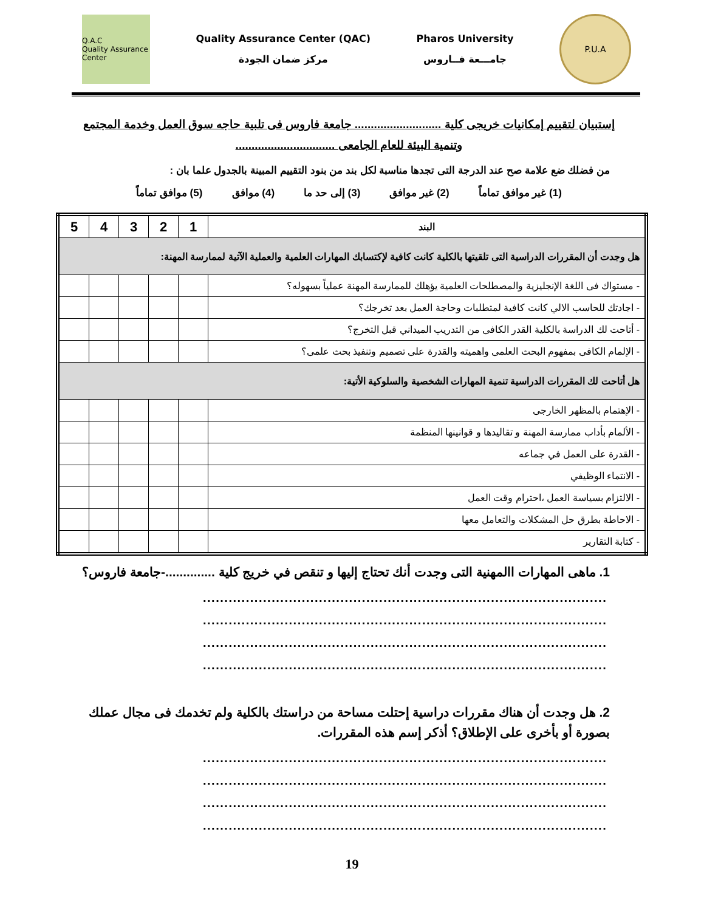Q.A.C
Quality Assurance Center
Quality Assurance Center (QAC)
مركز ضمان الجودة
Pharos University
جامـــعة فــاروس
P.U.A
إستبيان لتقييم إمكانيات خريجى كلية ........................... جامعة فاروس فى تلبية حاجه سوق العمل وخدمة المجتمع وتنمية البيئة للعام الجامعى ...............................
من فضلك ضع علامة صح عند الدرجة التى تجدها مناسبة لكل بند من بنود التقييم المبينة بالجدول علما بان :
(1) غير موافق تماماً (2) غير موافق (3) إلى حد ما (4) موافق (5) موافق تماماً
| البند | 1 | 2 | 3 | 4 | 5 |
| هل وجدت أن المقررات الدراسية التى تلقيتها بالكلية كانت كافية لإكتسابك المهارات العلمية والعملية الآتية لممارسة المهنة: | | | | | |
| - مستواك فى اللغة الإنجليزية والمصطلحات العلمية يؤهلك للممارسة المهنة عملياً بسهوله؟ | | | | | |
| - اجادتك للحاسب الالي كانت كافية لمتطلبات وحاجة العمل بعد تخرجك؟ | | | | | |
| - أتاحت لك الدراسة بالكلية القدر الكافى من التدريب الميداني قبل التخرج؟ | | | | | |
| - الإلمام الكافى بمفهوم البحث العلمى واهميته والقدرة على تصميم وتنفيذ بحث علمى؟ | | | | | |
| هل أتاحت لك المقررات الدراسية تنمية المهارات الشخصية والسلوكية الأتية: | | | | | |
| - الإهتمام بالمظهر الخارجى | | | | | |
| - الألمام بأداب ممارسة المهنة و تقاليدها و قوانينها المنظمة | | | | | |
| - القدرة على العمل في جماعه | | | | | |
| - الانتماء الوظيفي | | | | | |
| - الالتزام بسياسة العمل ،احترام وقت العمل | | | | | |
| - الاحاطة بطرق حل المشكلات والتعامل معها | | | | | |
| - كتابة التقارير | | | | | |
1. ماهى المهارات االمهنية التى وجدت أنك تحتاج إليها و تنقص في خريج كلية ..............-جامعة فاروس؟
..............................................................................................
..............................................................................................
..............................................................................................
..............................................................................................
2. هل وجدت أن هناك مقررات دراسية إحتلت مساحة من دراستك بالكلية ولم تخدمك فى مجال عملك بصورة أو بأخرى على الإطلاق؟ أذكر إسم هذه المقررات.
..............................................................................................
..............................................................................................
..............................................................................................
..............................................................................................
19